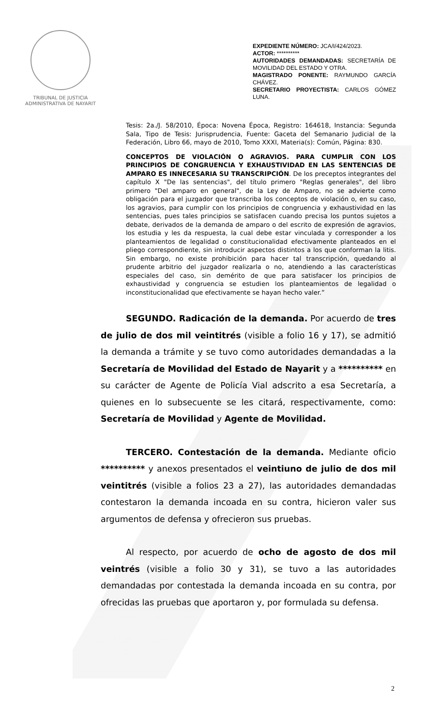TRIBUNAL DE JUSTICIA
ADMINISTRATIVA DE NAYARIT
EXPEDIENTE NÚMERO: JCA/I/424/2023.
ACTOR: **********
AUTORIDADES DEMANDADAS: SECRETARÍA DE MOVILIDAD DEL ESTADO Y OTRA.
MAGISTRADO PONENTE: RAYMUNDO GARCÍA CHÁVEZ.
SECRETARIO PROYECTISTA: CARLOS GÓMEZ LUNA.
Tesis: 2a./J. 58/2010, Época: Novena Época, Registro: 164618, Instancia: Segunda Sala, Tipo de Tesis: Jurisprudencia, Fuente: Gaceta del Semanario Judicial de la Federación, Libro 66, mayo de 2010, Tomo XXXI, Materia(s): Común, Página: 830.
CONCEPTOS DE VIOLACIÓN O AGRAVIOS. PARA CUMPLIR CON LOS PRINCIPIOS DE CONGRUENCIA Y EXHAUSTIVIDAD EN LAS SENTENCIAS DE AMPARO ES INNECESARIA SU TRANSCRIPCIÓN. De los preceptos integrantes del capítulo X "De las sentencias", del título primero "Reglas generales", del libro primero "Del amparo en general", de la Ley de Amparo, no se advierte como obligación para el juzgador que transcriba los conceptos de violación o, en su caso, los agravios, para cumplir con los principios de congruencia y exhaustividad en las sentencias, pues tales principios se satisfacen cuando precisa los puntos sujetos a debate, derivados de la demanda de amparo o del escrito de expresión de agravios, los estudia y les da respuesta, la cual debe estar vinculada y corresponder a los planteamientos de legalidad o constitucionalidad efectivamente planteados en el pliego correspondiente, sin introducir aspectos distintos a los que conforman la litis. Sin embargo, no existe prohibición para hacer tal transcripción, quedando al prudente arbitrio del juzgador realizarla o no, atendiendo a las características especiales del caso, sin demérito de que para satisfacer los principios de exhaustividad y congruencia se estudien los planteamientos de legalidad o inconstitucionalidad que efectivamente se hayan hecho valer.”
SEGUNDO. Radicación de la demanda. Por acuerdo de tres de julio de dos mil veintitrés (visible a folio 16 y 17), se admitió la demanda a trámite y se tuvo como autoridades demandadas a la Secretaría de Movilidad del Estado de Nayarit y a ********** en su carácter de Agente de Policía Vial adscrito a esa Secretaría, a quienes en lo subsecuente se les citará, respectivamente, como: Secretaría de Movilidad y Agente de Movilidad.
TERCERO. Contestación de la demanda. Mediante oficio ********** y anexos presentados el veintiuno de julio de dos mil veintitrés (visible a folios 23 a 27), las autoridades demandadas contestaron la demanda incoada en su contra, hicieron valer sus argumentos de defensa y ofrecieron sus pruebas.
Al respecto, por acuerdo de ocho de agosto de dos mil veintrés (visible a folio 30 y 31), se tuvo a las autoridades demandadas por contestada la demanda incoada en su contra, por ofrecidas las pruebas que aportaron y, por formulada su defensa.
2